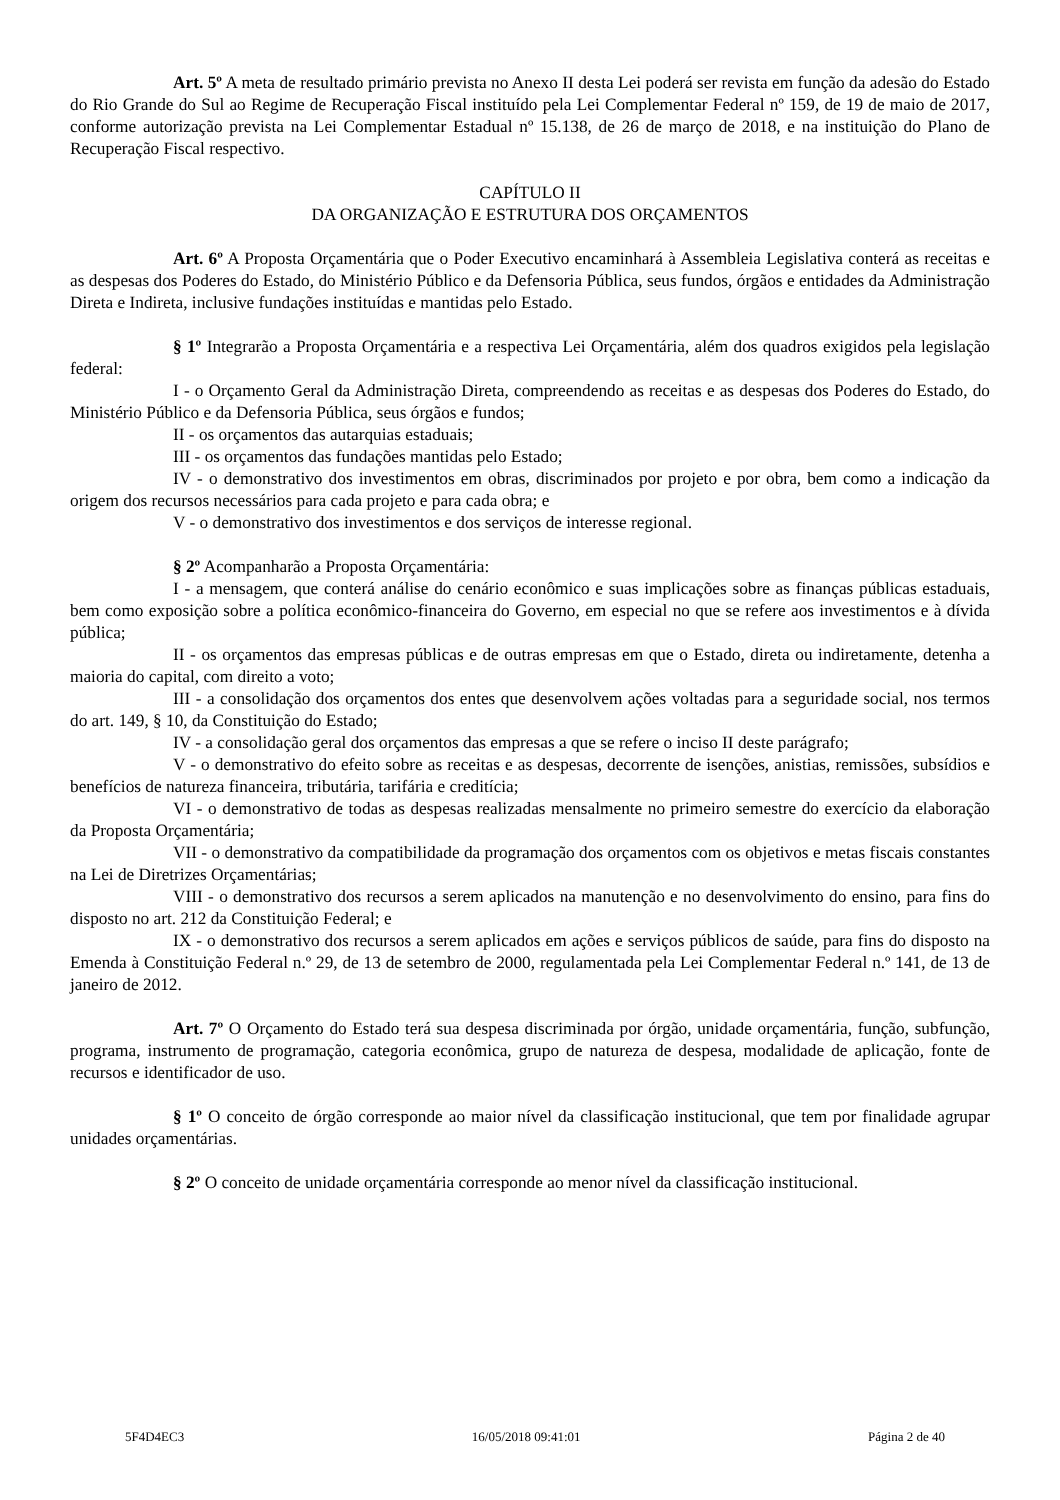Art. 5º A meta de resultado primário prevista no Anexo II desta Lei poderá ser revista em função da adesão do Estado do Rio Grande do Sul ao Regime de Recuperação Fiscal instituído pela Lei Complementar Federal nº 159, de 19 de maio de 2017, conforme autorização prevista na Lei Complementar Estadual nº 15.138, de 26 de março de 2018, e na instituição do Plano de Recuperação Fiscal respectivo.
CAPÍTULO II
DA ORGANIZAÇÃO E ESTRUTURA DOS ORÇAMENTOS
Art. 6º A Proposta Orçamentária que o Poder Executivo encaminhará à Assembleia Legislativa conterá as receitas e as despesas dos Poderes do Estado, do Ministério Público e da Defensoria Pública, seus fundos, órgãos e entidades da Administração Direta e Indireta, inclusive fundações instituídas e mantidas pelo Estado.
§ 1º Integrarão a Proposta Orçamentária e a respectiva Lei Orçamentária, além dos quadros exigidos pela legislação federal:
I - o Orçamento Geral da Administração Direta, compreendendo as receitas e as despesas dos Poderes do Estado, do Ministério Público e da Defensoria Pública, seus órgãos e fundos;
II - os orçamentos das autarquias estaduais;
III - os orçamentos das fundações mantidas pelo Estado;
IV - o demonstrativo dos investimentos em obras, discriminados por projeto e por obra, bem como a indicação da origem dos recursos necessários para cada projeto e para cada obra; e
V - o demonstrativo dos investimentos e dos serviços de interesse regional.
§ 2º Acompanharão a Proposta Orçamentária:
I - a mensagem, que conterá análise do cenário econômico e suas implicações sobre as finanças públicas estaduais, bem como exposição sobre a política econômico-financeira do Governo, em especial no que se refere aos investimentos e à dívida pública;
II - os orçamentos das empresas públicas e de outras empresas em que o Estado, direta ou indiretamente, detenha a maioria do capital, com direito a voto;
III - a consolidação dos orçamentos dos entes que desenvolvem ações voltadas para a seguridade social, nos termos do art. 149, § 10, da Constituição do Estado;
IV - a consolidação geral dos orçamentos das empresas a que se refere o inciso II deste parágrafo;
V - o demonstrativo do efeito sobre as receitas e as despesas, decorrente de isenções, anistias, remissões, subsídios e benefícios de natureza financeira, tributária, tarifária e creditícia;
VI - o demonstrativo de todas as despesas realizadas mensalmente no primeiro semestre do exercício da elaboração da Proposta Orçamentária;
VII - o demonstrativo da compatibilidade da programação dos orçamentos com os objetivos e metas fiscais constantes na Lei de Diretrizes Orçamentárias;
VIII - o demonstrativo dos recursos a serem aplicados na manutenção e no desenvolvimento do ensino, para fins do disposto no art. 212 da Constituição Federal; e
IX - o demonstrativo dos recursos a serem aplicados em ações e serviços públicos de saúde, para fins do disposto na Emenda à Constituição Federal n.º 29, de 13 de setembro de 2000, regulamentada pela Lei Complementar Federal n.º 141, de 13 de janeiro de 2012.
Art. 7º O Orçamento do Estado terá sua despesa discriminada por órgão, unidade orçamentária, função, subfunção, programa, instrumento de programação, categoria econômica, grupo de natureza de despesa, modalidade de aplicação, fonte de recursos e identificador de uso.
§ 1º O conceito de órgão corresponde ao maior nível da classificação institucional, que tem por finalidade agrupar unidades orçamentárias.
§ 2º O conceito de unidade orçamentária corresponde ao menor nível da classificação institucional.
5F4D4EC3 16/05/2018 09:41:01 Página 2 de 40